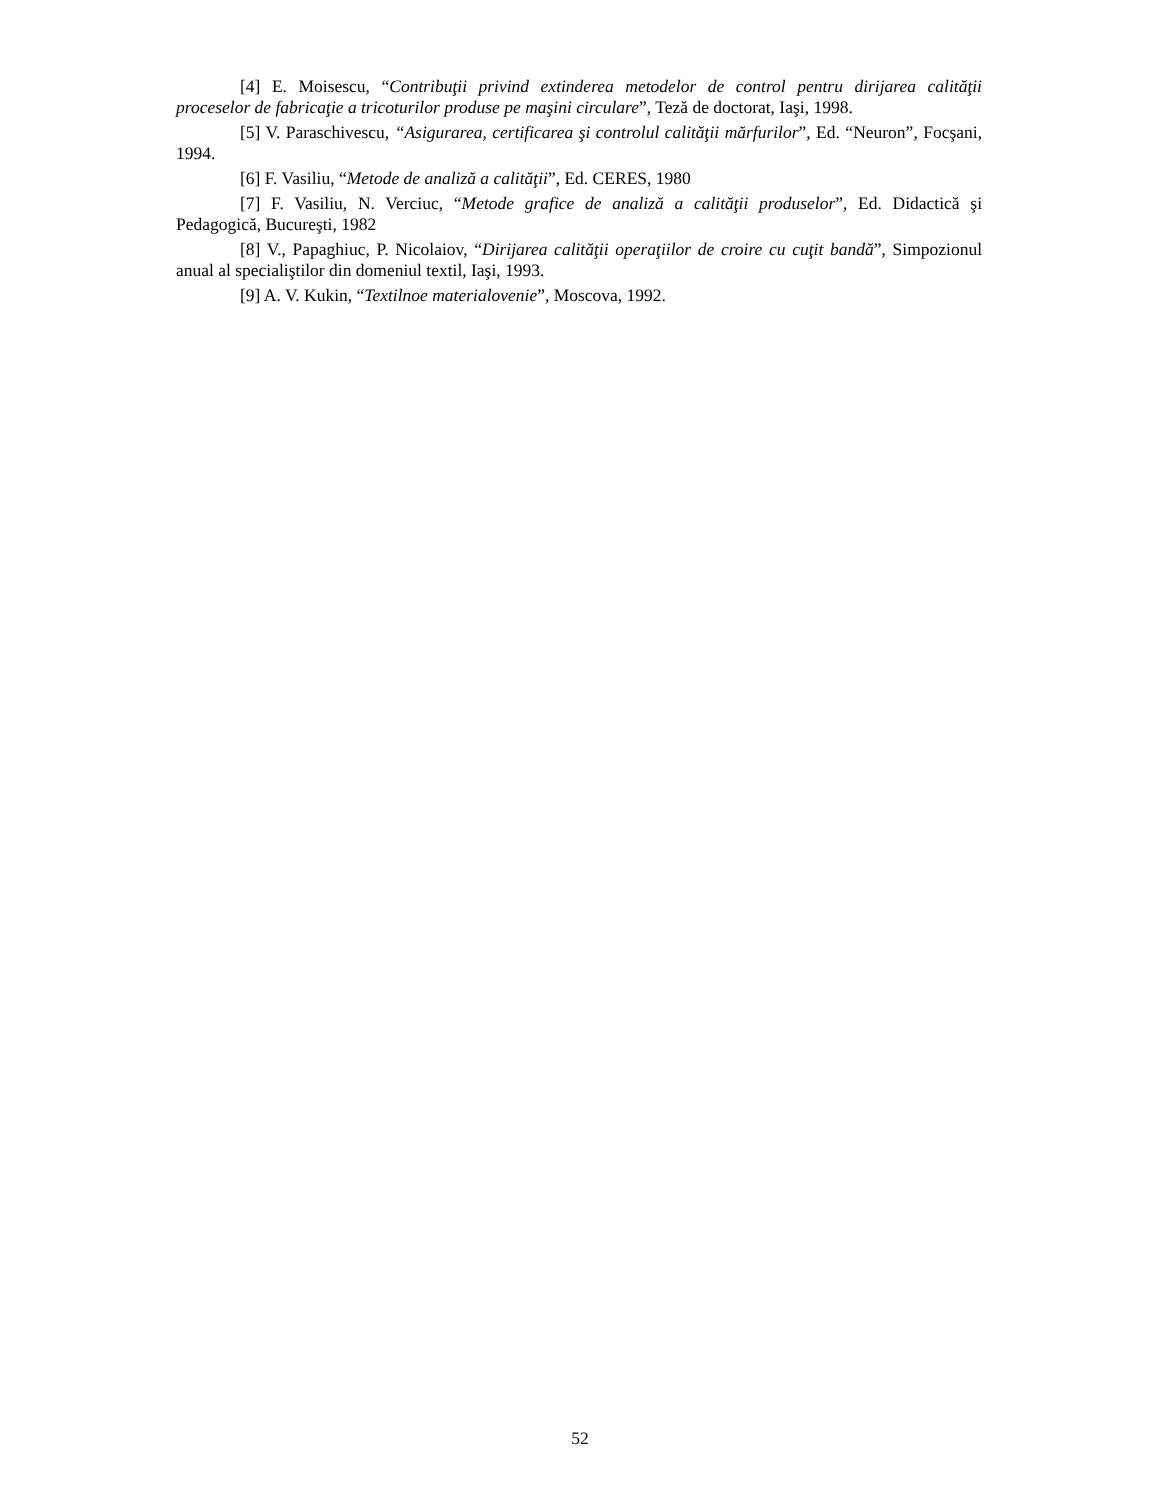[4] E. Moisescu, “Contribuţii privind extinderea metodelor de control pentru dirijarea calităţii proceselor de fabricaţie a tricoturilor produse pe maşini circulare”, Teză de doctorat, Iaşi, 1998.
[5] V. Paraschivescu, “Asigurarea, certificarea şi controlul calităţii mărfurilor”, Ed. “Neuron”, Focşani, 1994.
[6] F. Vasiliu, “Metode de analiză a calităţii”, Ed. CERES, 1980
[7] F. Vasiliu, N. Verciuc, “Metode grafice de analiză a calităţii produselor”, Ed. Didactică şi Pedagogică, Bucureşti, 1982
[8] V., Papaghiuc, P. Nicolaiov, “Dirijarea calităţii operaţiilor de croire cu cuţit bandă”, Simpozionul anual al specialiştilor din domeniul textil, Iaşi, 1993.
[9] A. V. Kukin, “Textilnoe materialovenie”, Moscova, 1992.
52